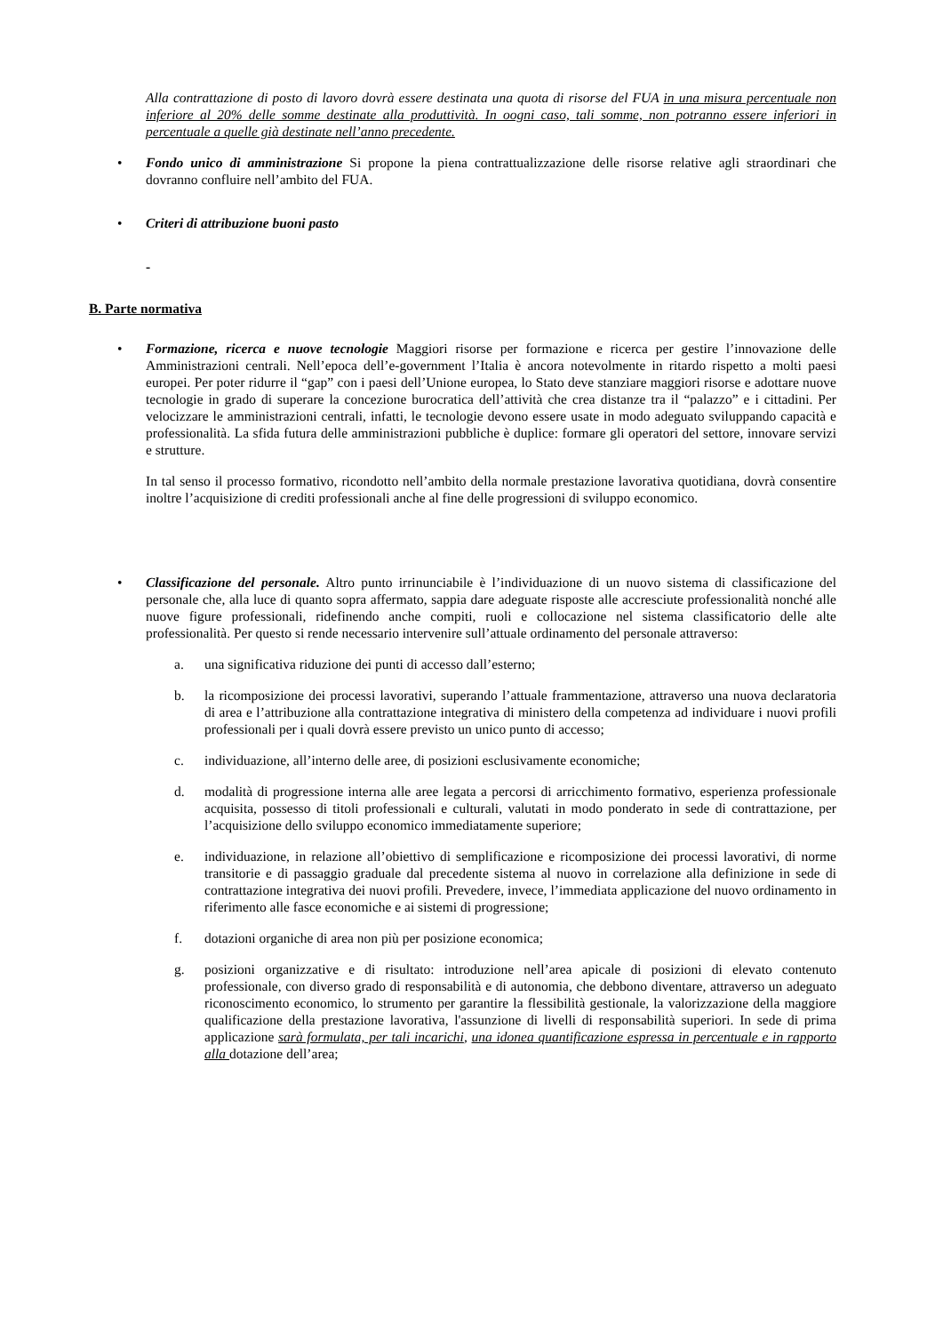Alla contrattazione di posto di lavoro dovrà essere destinata una quota di risorse del FUA in una misura percentuale non inferiore al 20% delle somme destinate alla produttività. In oogni caso, tali somme, non potranno essere inferiori in percentuale a quelle già destinate nell’anno precedente.
• Fondo unico di amministrazione Si propone la piena contrattualizzazione delle risorse relative agli straordinari che dovranno confluire nell’ambito del FUA.
• Criteri di attribuzione buoni pasto
-
B. Parte normativa
• Formazione, ricerca e nuove tecnologie Maggiori risorse per formazione e ricerca per gestire l’innovazione delle Amministrazioni centrali. Nell’epoca dell’e-government l’Italia è ancora notevolmente in ritardo rispetto a molti paesi europei. Per poter ridurre il “gap” con i paesi dell’Unione europea, lo Stato deve stanziare maggiori risorse e adottare nuove tecnologie in grado di superare la concezione burocratica dell’attività che crea distanze tra il “palazzo” e i cittadini. Per velocizzare le amministrazioni centrali, infatti, le tecnologie devono essere usate in modo adeguato sviluppando capacità e professionalità. La sfida futura delle amministrazioni pubbliche è duplice: formare gli operatori del settore, innovare servizi e strutture.
In tal senso il processo formativo, ricondotto nell’ambito della normale prestazione lavorativa quotidiana, dovrà consentire inoltre l’acquisizione di crediti professionali anche al fine delle progressioni di sviluppo economico.
• Classificazione del personale. Altro punto irrinunciabile è l’individuazione di un nuovo sistema di classificazione del personale che, alla luce di quanto sopra affermato, sappia dare adeguate risposte alle accresciute professionalità nonché alle nuove figure professionali, ridefinendo anche compiti, ruoli e collocazione nel sistema classificatorio delle alte professionalità. Per questo si rende necessario intervenire sull’attuale ordinamento del personale attraverso:
a. una significativa riduzione dei punti di accesso dall’esterno;
b. la ricomposizione dei processi lavorativi, superando l’attuale frammentazione, attraverso una nuova declaratoria di area e l’attribuzione alla contrattazione integrativa di ministero della competenza ad individuare i nuovi profili professionali per i quali dovrà essere previsto un unico punto di accesso;
c. individuazione, all’interno delle aree, di posizioni esclusivamente economiche;
d. modalità di progressione interna alle aree legata a percorsi di arricchimento formativo, esperienza professionale acquisita, possesso di titoli professionali e culturali, valutati in modo ponderato in sede di contrattazione, per l’acquisizione dello sviluppo economico immediatamente superiore;
e. individuazione, in relazione all’obiettivo di semplificazione e ricomposizione dei processi lavorativi, di norme transitorie e di passaggio graduale dal precedente sistema al nuovo in correlazione alla definizione in sede di contrattazione integrativa dei nuovi profili. Prevedere, invece, l’immediata applicazione del nuovo ordinamento in riferimento alle fasce economiche e ai sistemi di progressione;
f. dotazioni organiche di area non più per posizione economica;
g. posizioni organizzative e di risultato: introduzione nell’area apicale di posizioni di elevato contenuto professionale, con diverso grado di responsabilità e di autonomia, che debbono diventare, attraverso un adeguato riconoscimento economico, lo strumento per garantire la flessibilità gestionale, la valorizzazione della maggiore qualificazione della prestazione lavorativa, l'assunzione di livelli di responsabilità superiori. In sede di prima applicazione sarà formulata, per tali incarichi, una idonea quantificazione espressa in percentuale e in rapporto alla dotazione dell’area;